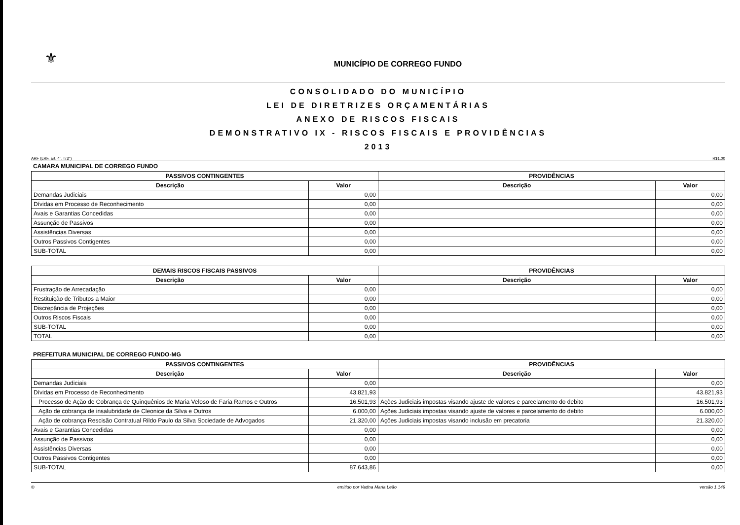⚜
MUNICÍPIO DE CORREGO FUNDO
CONSOLIDADO DO MUNICÍPIO
LEI DE DIRETRIZES ORÇAMENTÁRIAS
ANEXO DE RISCOS FISCAIS
DEMONSTRATIVO IX - RISCOS FISCAIS E PROVIDÊNCIAS
2013
ARF (LRF, art. 4°, § 3°) R$1,00
CAMARA MUNICIPAL DE CORREGO FUNDO
| PASSIVOS CONTINGENTES | | PROVIDÊNCIAS | |
| --- | --- | --- | --- |
| Descrição | Valor | Descrição | Valor |
| Demandas Judiciais | 0,00 | | 0,00 |
| Dívidas em Processo de Reconhecimento | 0,00 | | 0,00 |
| Avais e Garantias Concedidas | 0,00 | | 0,00 |
| Assunção de Passivos | 0,00 | | 0,00 |
| Assistências Diversas | 0,00 | | 0,00 |
| Outros Passivos Contigentes | 0,00 | | 0,00 |
| SUB-TOTAL | 0,00 | | 0,00 |
| DEMAIS RISCOS FISCAIS PASSIVOS | | PROVIDÊNCIAS | |
| --- | --- | --- | --- |
| Descrição | Valor | Descrição | Valor |
| Frustração de Arrecadação | 0,00 | | 0,00 |
| Restituição de Tributos a Maior | 0,00 | | 0,00 |
| Discrepância de Projeções | 0,00 | | 0,00 |
| Outros Riscos Fiscais | 0,00 | | 0,00 |
| SUB-TOTAL | 0,00 | | 0,00 |
| TOTAL | 0,00 | | 0,00 |
PREFEITURA MUNICIPAL DE CORREGO FUNDO-MG
| PASSIVOS CONTINGENTES | | PROVIDÊNCIAS | |
| --- | --- | --- | --- |
| Descrição | Valor | Descrição | Valor |
| Demandas Judiciais | 0,00 | | 0,00 |
| Dívidas em Processo de Reconhecimento | 43.821,93 | | 43.821,93 |
| Processo de Ação de Cobrança de Quinquênios de Maria Veloso de Faria Ramos e Outros | 16.501,93 | Ações Judiciais impostas visando ajuste de valores e parcelamento do debito | 16.501,93 |
| Ação de cobrança de insalubridade de Cleonice da Silva e Outros | 6.000,00 | Ações Judiciais impostas visando ajuste de valores e parcelamento do debito | 6.000,00 |
| Ação de cobrança Rescisão Contratual Rildo Paulo da Silva Sociedade de Advogados | 21.320,00 | Ações Judiciais impostas visando inclusão em precatoria | 21.320,00 |
| Avais e Garantias Concedidas | 0,00 | | 0,00 |
| Assunção de Passivos | 0,00 | | 0,00 |
| Assistências Diversas | 0,00 | | 0,00 |
| Outros Passivos Contigentes | 0,00 | | 0,00 |
| SUB-TOTAL | 87.643,86 | | 0,00 |
© emitido por Vadna Maria Leão versão 1.149